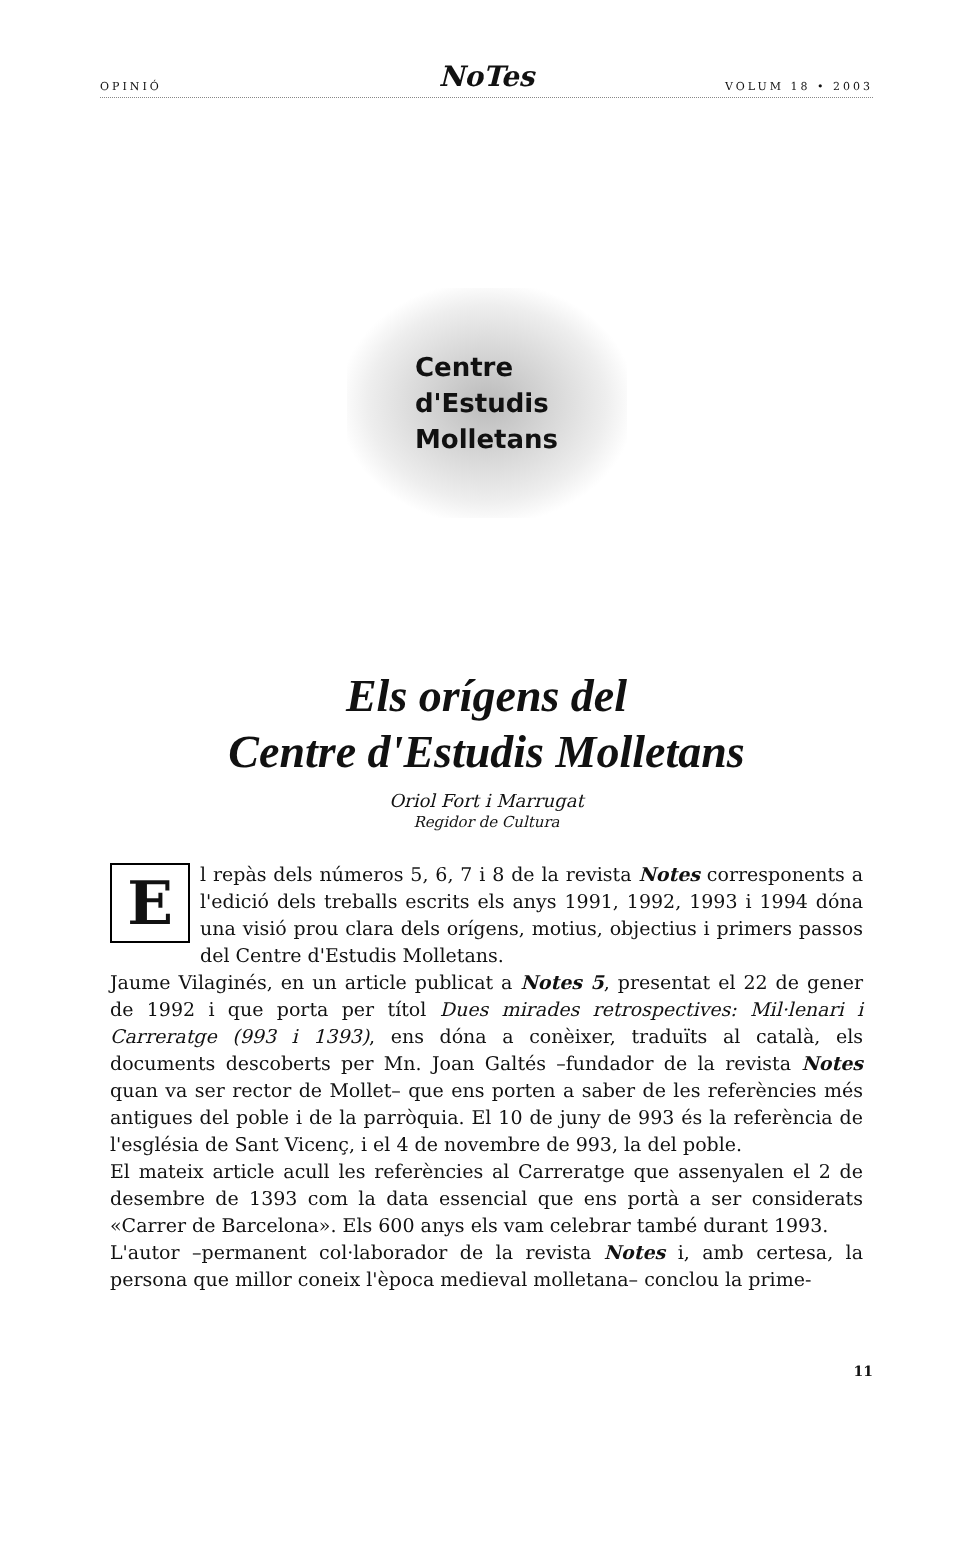OPINIÓ NoTes VOLUM 18 • 2003
Centre
d'Estudis
Molletans
Els orígens del
Centre d'Estudis Molletans
Oriol Fort i Marrugat
Regidor de Cultura
El repàs dels números 5, 6, 7 i 8 de la revista Notes corresponents a l'edició dels treballs escrits els anys 1991, 1992, 1993 i 1994 dóna una visió prou clara dels orígens, motius, objectius i primers passos del Centre d'Estudis Molletans.
Jaume Vilaginés, en un article publicat a Notes 5, presentat el 22 de gener de 1992 i que porta per títol Dues mirades retrospectives: Mil·lenari i Carreratge (993 i 1393), ens dóna a conèixer, traduïts al català, els documents descoberts per Mn. Joan Galtés –fundador de la revista Notes quan va ser rector de Mollet– que ens porten a saber de les referències més antigues del poble i de la parròquia. El 10 de juny de 993 és la referència de l'església de Sant Vicenç, i el 4 de novembre de 993, la del poble.
El mateix article acull les referències al Carreratge que assenyalen el 2 de desembre de 1393 com la data essencial que ens portà a ser considerats «Carrer de Barcelona». Els 600 anys els vam celebrar també durant 1993.
L'autor –permanent col·laborador de la revista Notes i, amb certesa, la persona que millor coneix l'època medieval molletana– conclou la prime-
11